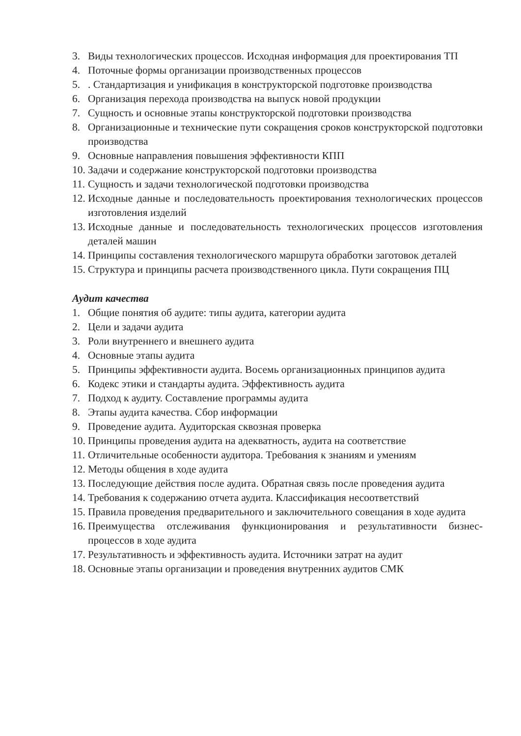3. Виды технологических процессов. Исходная информация для проектирования ТП
4. Поточные формы организации производственных процессов
5.. Стандартизация и унификация в конструкторской подготовке производства
6. Организация перехода производства на выпуск новой продукции
7. Сущность и основные этапы конструкторской подготовки производства
8. Организационные и технические пути сокращения сроков конструкторской подготовки производства
9. Основные направления повышения эффективности КПП
10. Задачи и содержание конструкторской подготовки производства
11. Сущность и задачи технологической подготовки производства
12. Исходные данные и последовательность проектирования технологических процессов изготовления изделий
13. Исходные данные и последовательность технологических процессов изготовления деталей машин
14. Принципы составления технологического маршрута обработки заготовок деталей
15. Структура и принципы расчета производственного цикла. Пути сокращения ПЦ
Аудит качества
1. Общие понятия об аудите: типы аудита, категории аудита
2. Цели и задачи аудита
3. Роли внутреннего и внешнего аудита
4. Основные этапы аудита
5. Принципы эффективности аудита. Восемь организационных принципов аудита
6. Кодекс этики и стандарты аудита. Эффективность аудита
7. Подход к аудиту. Составление программы аудита
8. Этапы аудита качества. Сбор информации
9. Проведение аудита. Аудиторская сквозная проверка
10. Принципы проведения аудита на адекватность, аудита на соответствие
11. Отличительные особенности аудитора. Требования к знаниям и умениям
12. Методы общения в ходе аудита
13. Последующие действия после аудита. Обратная связь после проведения аудита
14. Требования к содержанию отчета аудита. Классификация несоответствий
15. Правила проведения предварительного и заключительного совещания в ходе аудита
16. Преимущества отслеживания функционирования и результативности бизнес-процессов в ходе аудита
17. Результативность и эффективность аудита. Источники затрат на аудит
18. Основные этапы организации и проведения внутренних аудитов СМК